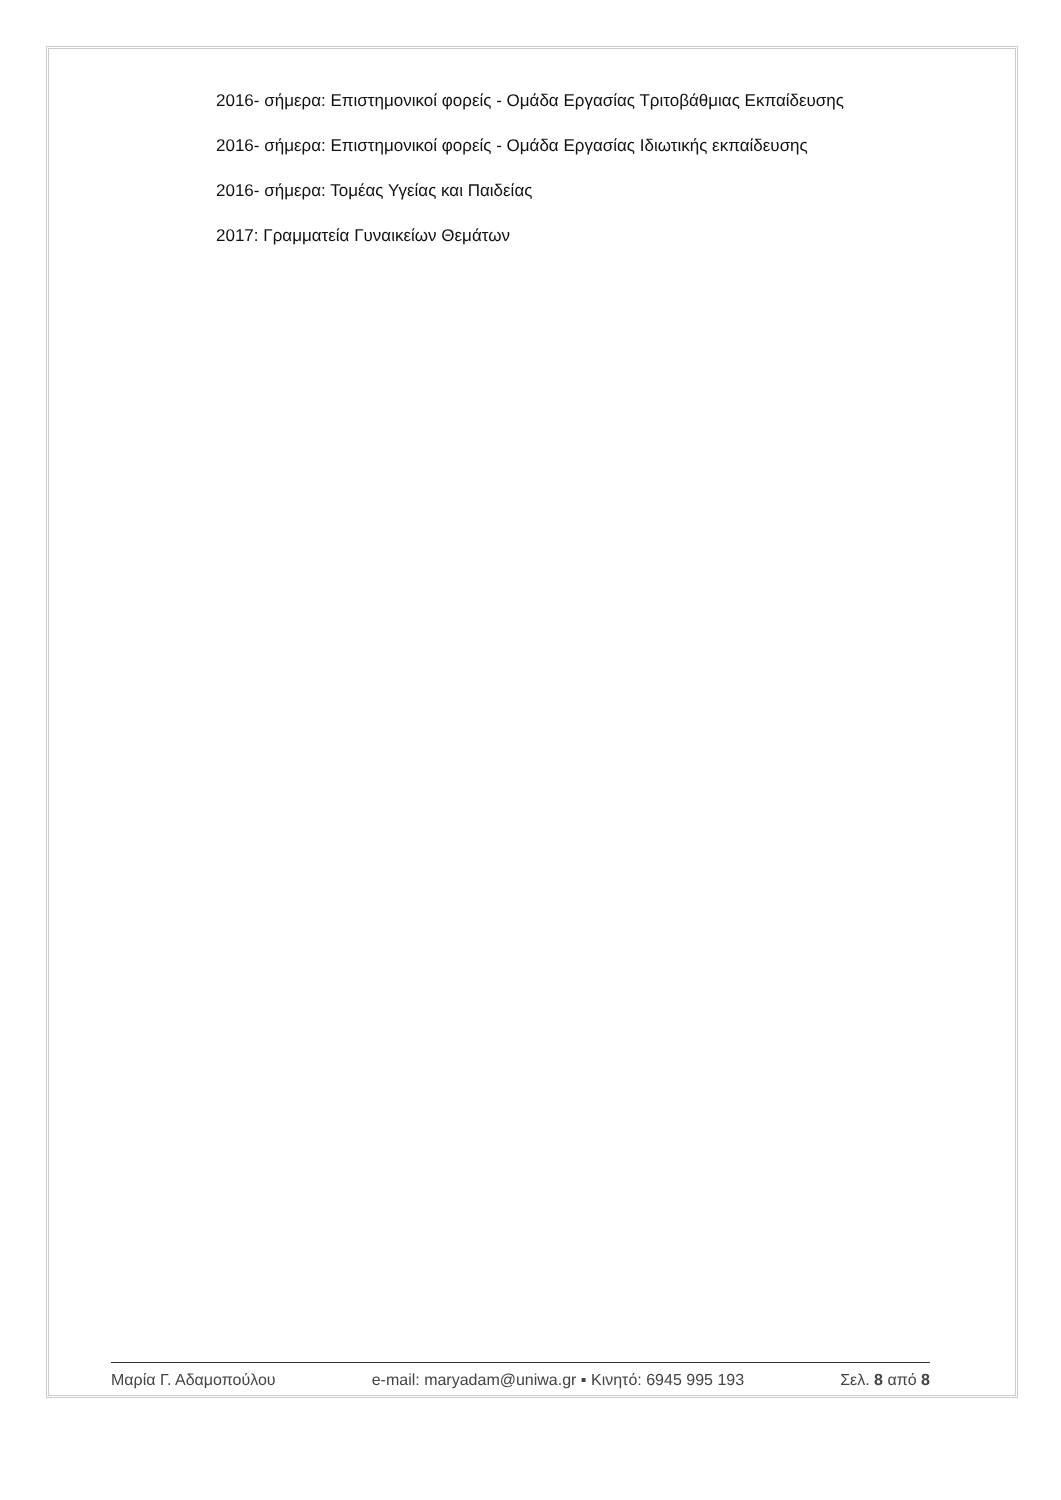2016- σήμερα: Επιστημονικοί φορείς - Ομάδα Εργασίας Τριτοβάθμιας Εκπαίδευσης
2016- σήμερα: Επιστημονικοί φορείς - Ομάδα Εργασίας Ιδιωτικής εκπαίδευσης
2016- σήμερα: Τομέας Υγείας και Παιδείας
2017: Γραμματεία Γυναικείων Θεμάτων
Μαρία Γ. Αδαμοπούλου e-mail: maryadam@uniwa.gr ▪ Κινητό: 6945 995 193 Σελ. 8 από 8